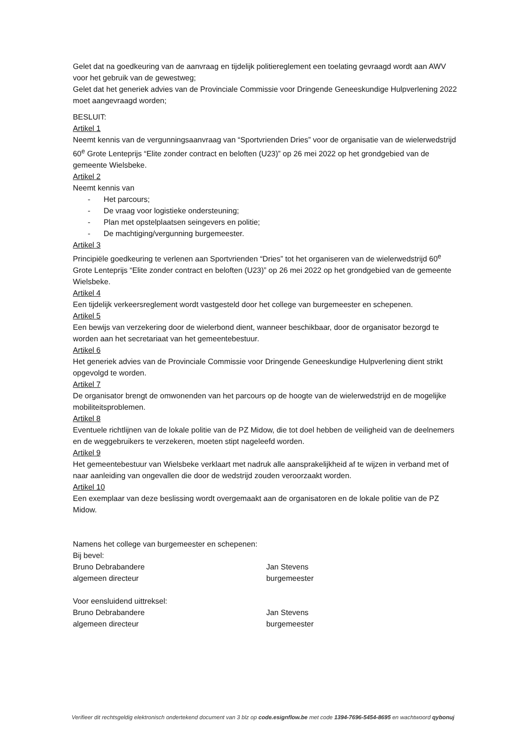Gelet dat na goedkeuring van de aanvraag en tijdelijk politiereglement een toelating gevraagd wordt aan AWV voor het gebruik van de gewestweg;
Gelet dat het generiek advies van de Provinciale Commissie voor Dringende Geneeskundige Hulpverlening 2022 moet aangevraagd worden;
BESLUIT:
Artikel 1
Neemt kennis van de vergunningsaanvraag van “Sportvrienden Dries” voor de organisatie van de wielerwedstrijd 60<sup>e</sup> Grote Lenteprijs “Elite zonder contract en beloften (U23)” op 26 mei 2022 op het grondgebied van de gemeente Wielsbeke.
Artikel 2
Neemt kennis van
- Het parcours;
- De vraag voor logistieke ondersteuning;
- Plan met opstelplaatsen seingevers en politie;
- De machtiging/vergunning burgemeester.
Artikel 3
Principiële goedkeuring te verlenen aan Sportvrienden “Dries” tot het organiseren van de wielerwedstrijd 60<sup>e</sup> Grote Lenteprijs “Elite zonder contract en beloften (U23)” op 26 mei 2022 op het grondgebied van de gemeente Wielsbeke.
Artikel 4
Een tijdelijk verkeersreglement wordt vastgesteld door het college van burgemeester en schepenen.
Artikel 5
Een bewijs van verzekering door de wielerbond dient, wanneer beschikbaar, door de organisator bezorgd te worden aan het secretariaat van het gemeentebestuur.
Artikel 6
Het generiek advies van de Provinciale Commissie voor Dringende Geneeskundige Hulpverlening dient strikt opgevolgd te worden.
Artikel 7
De organisator brengt de omwonenden van het parcours op de hoogte van de wielerwedstrijd en de mogelijke mobiliteitsproblemen.
Artikel 8
Eventuele richtlijnen van de lokale politie van de PZ Midow, die tot doel hebben de veiligheid van de deelnemers en de weggebruikers te verzekeren, moeten stipt nageleefd worden.
Artikel 9
Het gemeentebestuur van Wielsbeke verklaart met nadruk alle aansprakelijkheid af te wijzen in verband met of naar aanleiding van ongevallen die door de wedstrijd zouden veroorzaakt worden.
Artikel 10
Een exemplaar van deze beslissing wordt overgemaakt aan de organisatoren en de lokale politie van de PZ Midow.
Namens het college van burgemeester en schepenen:
Bij bevel:
Bruno Debrabandere
algemeen directeur
Jan Stevens
burgemeester
Voor eensluidend uittreksel:
Bruno Debrabandere
algemeen directeur
Jan Stevens
burgemeester
Verifieer dit rechtsgeldig elektronisch ondertekend document van 3 blz op code.esignflow.be met code 1394-7696-5454-8695 en wachtwoord qybonuj